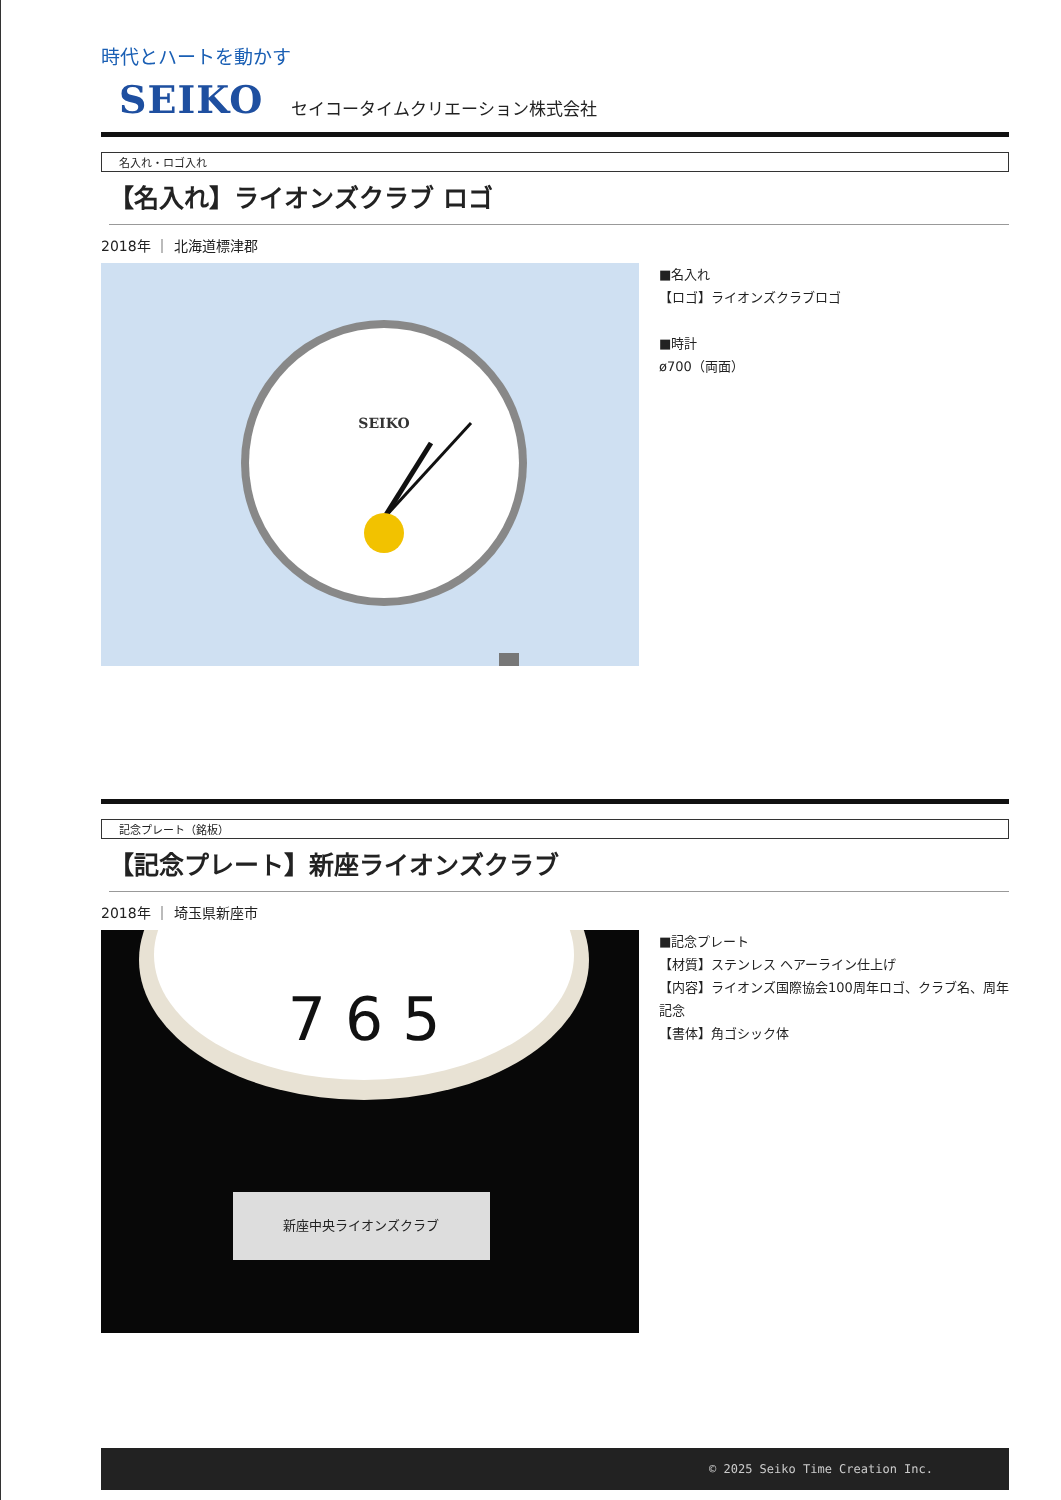時代とハートを動かす
SEIKO セイコータイムクリエーション株式会社
名入れ・ロゴ入れ
【名入れ】ライオンズクラブ ロゴ
2018年 ｜ 北海道標津郡
SEIKO
■名入れ
【ロゴ】ライオンズクラブロゴ
■時計
ø700（両面）
記念プレート（銘板）
【記念プレート】新座ライオンズクラブ
2018年 ｜ 埼玉県新座市
7 6 5
新座中央ライオンズクラブ
■記念プレート
【材質】ステンレス ヘアーライン仕上げ
【内容】ライオンズ国際協会100周年ロゴ、クラブ名、周年記念
【書体】角ゴシック体
© 2025 Seiko Time Creation Inc.